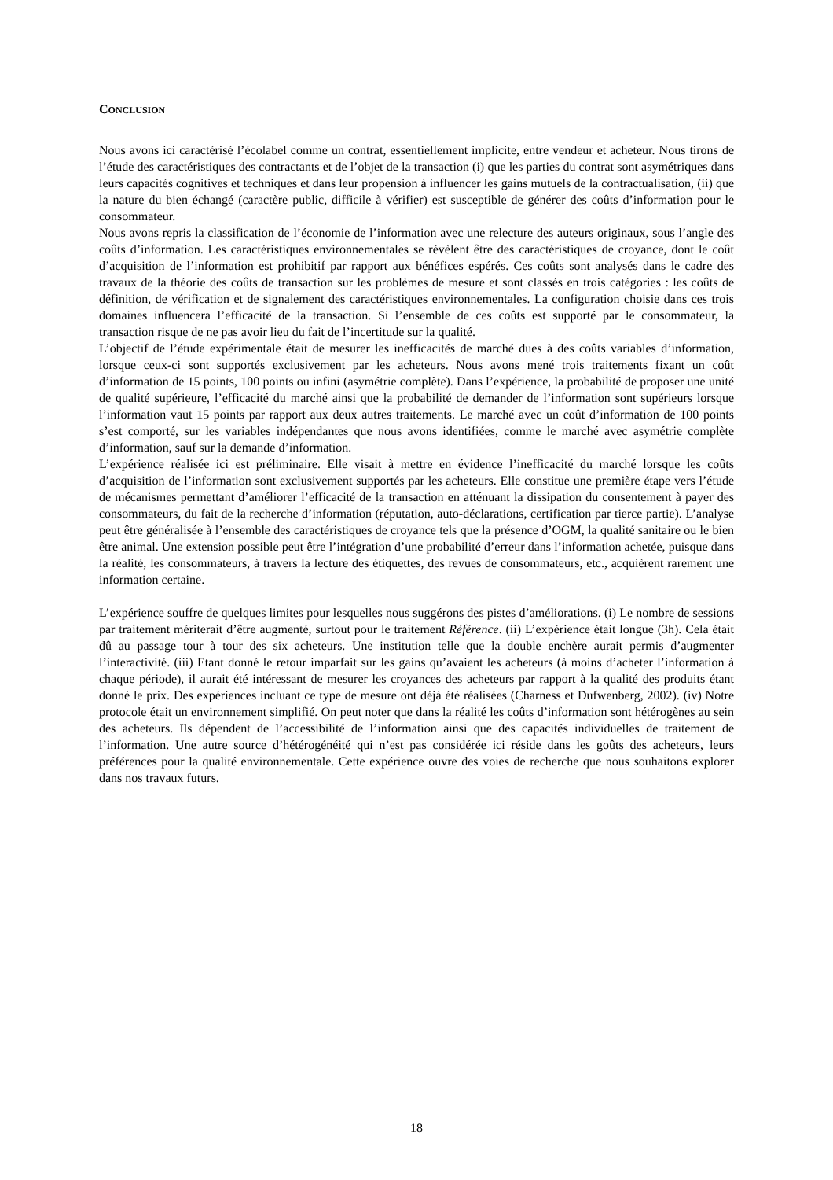CONCLUSION
Nous avons ici caractérisé l’écolabel comme un contrat, essentiellement implicite, entre vendeur et acheteur. Nous tirons de l’étude des caractéristiques des contractants et de l’objet de la transaction (i) que les parties du contrat sont asymétriques dans leurs capacités cognitives et techniques et dans leur propension à influencer les gains mutuels de la contractualisation, (ii) que la nature du bien échangé (caractère public, difficile à vérifier) est susceptible de générer des coûts d’information pour le consommateur.
Nous avons repris la classification de l’économie de l’information avec une relecture des auteurs originaux, sous l’angle des coûts d’information. Les caractéristiques environnementales se révèlent être des caractéristiques de croyance, dont le coût d’acquisition de l’information est prohibitif par rapport aux bénéfices espérés. Ces coûts sont analysés dans le cadre des travaux de la théorie des coûts de transaction sur les problèmes de mesure et sont classés en trois catégories : les coûts de définition, de vérification et de signalement des caractéristiques environnementales. La configuration choisie dans ces trois domaines influencera l’efficacité de la transaction. Si l’ensemble de ces coûts est supporté par le consommateur, la transaction risque de ne pas avoir lieu du fait de l’incertitude sur la qualité.
L’objectif de l’étude expérimentale était de mesurer les inefficacités de marché dues à des coûts variables d’information, lorsque ceux-ci sont supportés exclusivement par les acheteurs. Nous avons mené trois traitements fixant un coût d’information de 15 points, 100 points ou infini (asymétrie complète). Dans l’expérience, la probabilité de proposer une unité de qualité supérieure, l’efficacité du marché ainsi que la probabilité de demander de l’information sont supérieurs lorsque l’information vaut 15 points par rapport aux deux autres traitements. Le marché avec un coût d’information de 100 points s’est comporté, sur les variables indépendantes que nous avons identifiées, comme le marché avec asymétrie complète d’information, sauf sur la demande d’information.
L’expérience réalisée ici est préliminaire. Elle visait à mettre en évidence l’inefficacité du marché lorsque les coûts d’acquisition de l’information sont exclusivement supportés par les acheteurs. Elle constitue une première étape vers l’étude de mécanismes permettant d’améliorer l’efficacité de la transaction en atténuant la dissipation du consentement à payer des consommateurs, du fait de la recherche d’information (réputation, auto-déclarations, certification par tierce partie). L’analyse peut être généralisée à l’ensemble des caractéristiques de croyance tels que la présence d’OGM, la qualité sanitaire ou le bien être animal. Une extension possible peut être l’intégration d’une probabilité d’erreur dans l’information achetée, puisque dans la réalité, les consommateurs, à travers la lecture des étiquettes, des revues de consommateurs, etc., acquièrent rarement une information certaine.
L’expérience souffre de quelques limites pour lesquelles nous suggérons des pistes d’améliorations. (i) Le nombre de sessions par traitement mériterait d’être augmenté, surtout pour le traitement Référence. (ii) L’expérience était longue (3h). Cela était dû au passage tour à tour des six acheteurs. Une institution telle que la double enchère aurait permis d’augmenter l’interactivité. (iii) Etant donné le retour imparfait sur les gains qu’avaient les acheteurs (à moins d’acheter l’information à chaque période), il aurait été intéressant de mesurer les croyances des acheteurs par rapport à la qualité des produits étant donné le prix. Des expériences incluant ce type de mesure ont déjà été réalisées (Charness et Dufwenberg, 2002). (iv) Notre protocole était un environnement simplifié. On peut noter que dans la réalité les coûts d’information sont hétérogènes au sein des acheteurs. Ils dépendent de l’accessibilité de l’information ainsi que des capacités individuelles de traitement de l’information. Une autre source d’hétérogénéité qui n’est pas considérée ici réside dans les goûts des acheteurs, leurs préférences pour la qualité environnementale. Cette expérience ouvre des voies de recherche que nous souhaitons explorer dans nos travaux futurs.
18